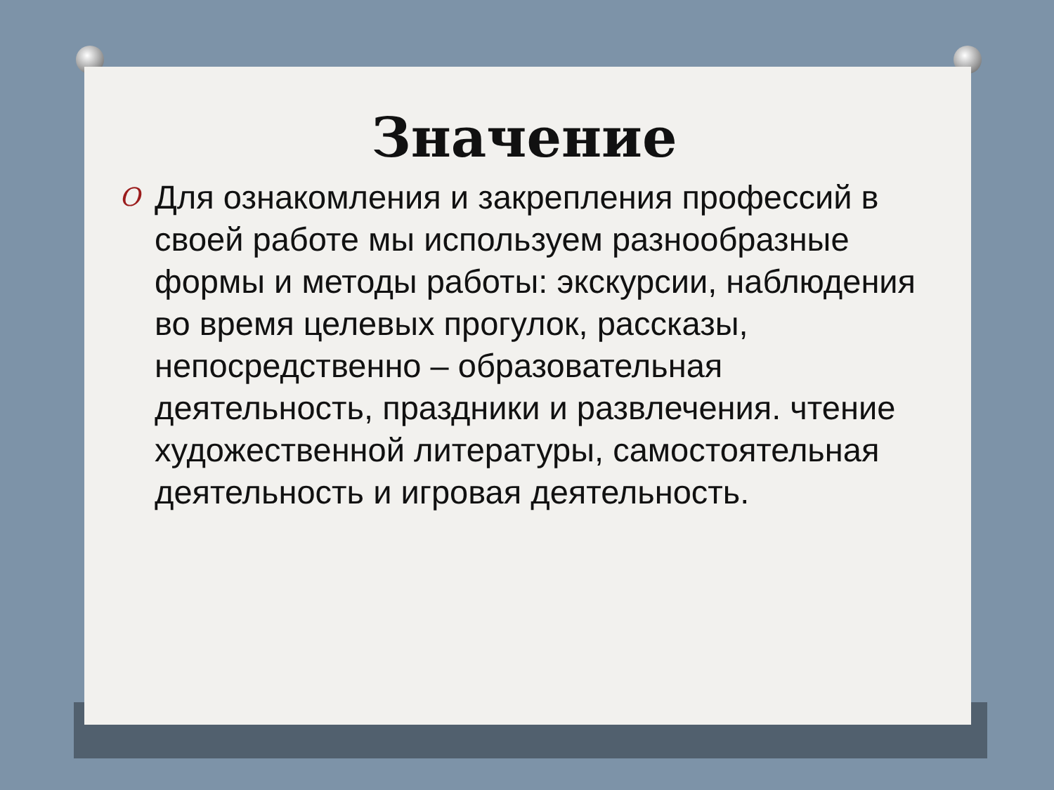Значение
O
Для ознакомления и закрепления профессий в своей работе мы используем разнообразные формы и методы работы: экскурсии, наблюдения во время целевых прогулок, рассказы, непосредственно – образовательная деятельность, праздники и развлечения. чтение художественной литературы, самостоятельная деятельность и игровая деятельность.